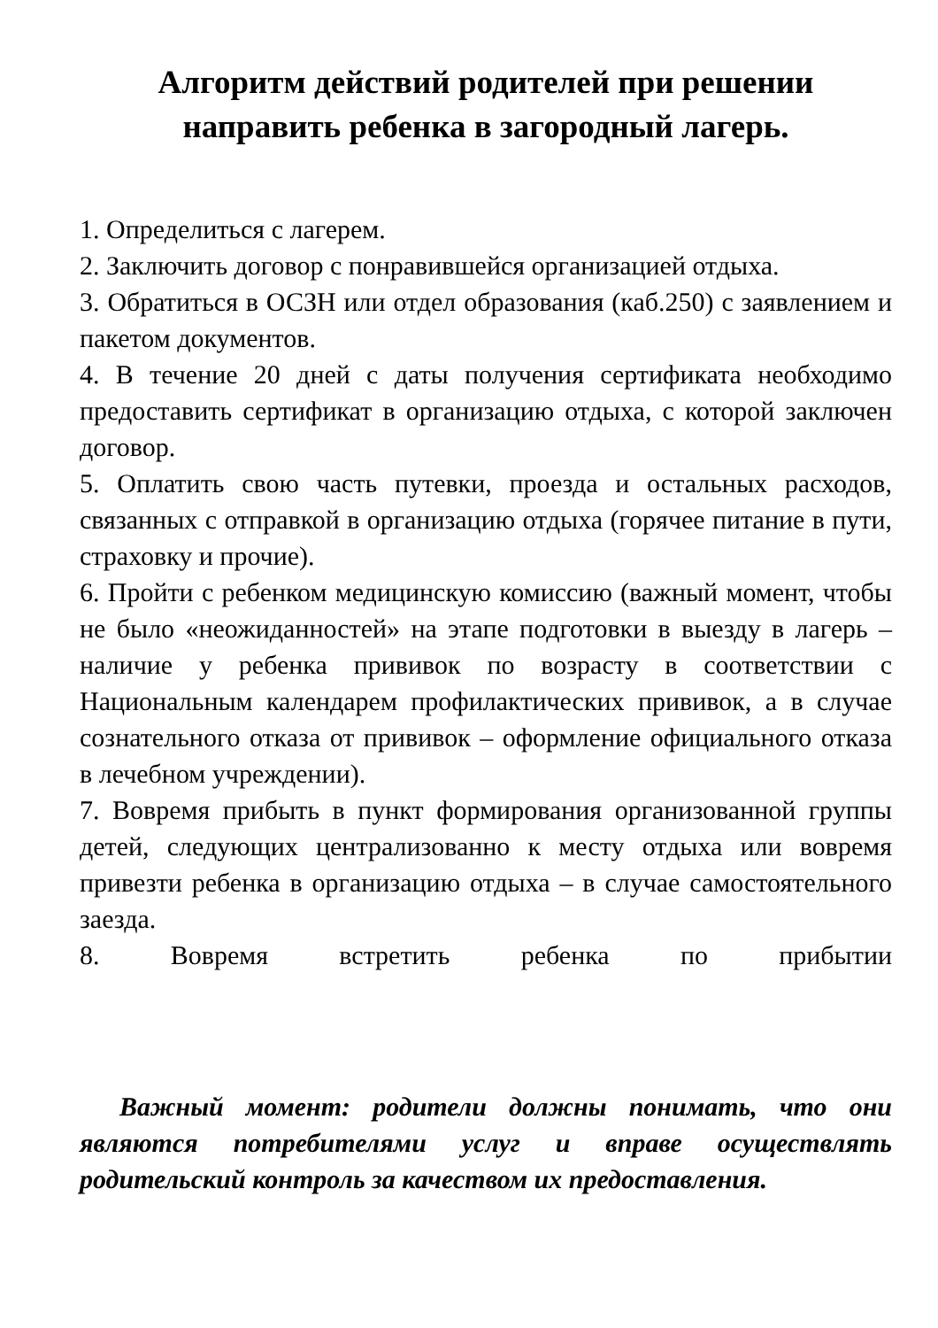Алгоритм действий родителей при решении направить ребенка в загородный лагерь.
1. Определиться с лагерем.
2. Заключить договор с понравившейся организацией отдыха.
3. Обратиться в ОСЗН или отдел образования (каб.250) с заявлением и пакетом документов.
4. В течение 20 дней с даты получения сертификата необходимо предоставить сертификат в организацию отдыха, с которой заключен договор.
5. Оплатить свою часть путевки, проезда и остальных расходов, связанных с отправкой в организацию отдыха (горячее питание в пути, страховку и прочие).
6. Пройти с ребенком медицинскую комиссию (важный момент, чтобы не было «неожиданностей» на этапе подготовки в выезду в лагерь – наличие у ребенка прививок по возрасту в соответствии с Национальным календарем профилактических прививок, а в случае сознательного отказа от прививок – оформление официального отказа в лечебном учреждении).
7. Вовремя прибыть в пункт формирования организованной группы детей, следующих централизованно к месту отдыха или вовремя привезти ребенка в организацию отдыха – в случае самостоятельного заезда.
8. Вовремя встретить ребенка по прибытии
Важный момент: родители должны понимать, что они являются потребителями услуг и вправе осуществлять родительский контроль за качеством их предоставления.